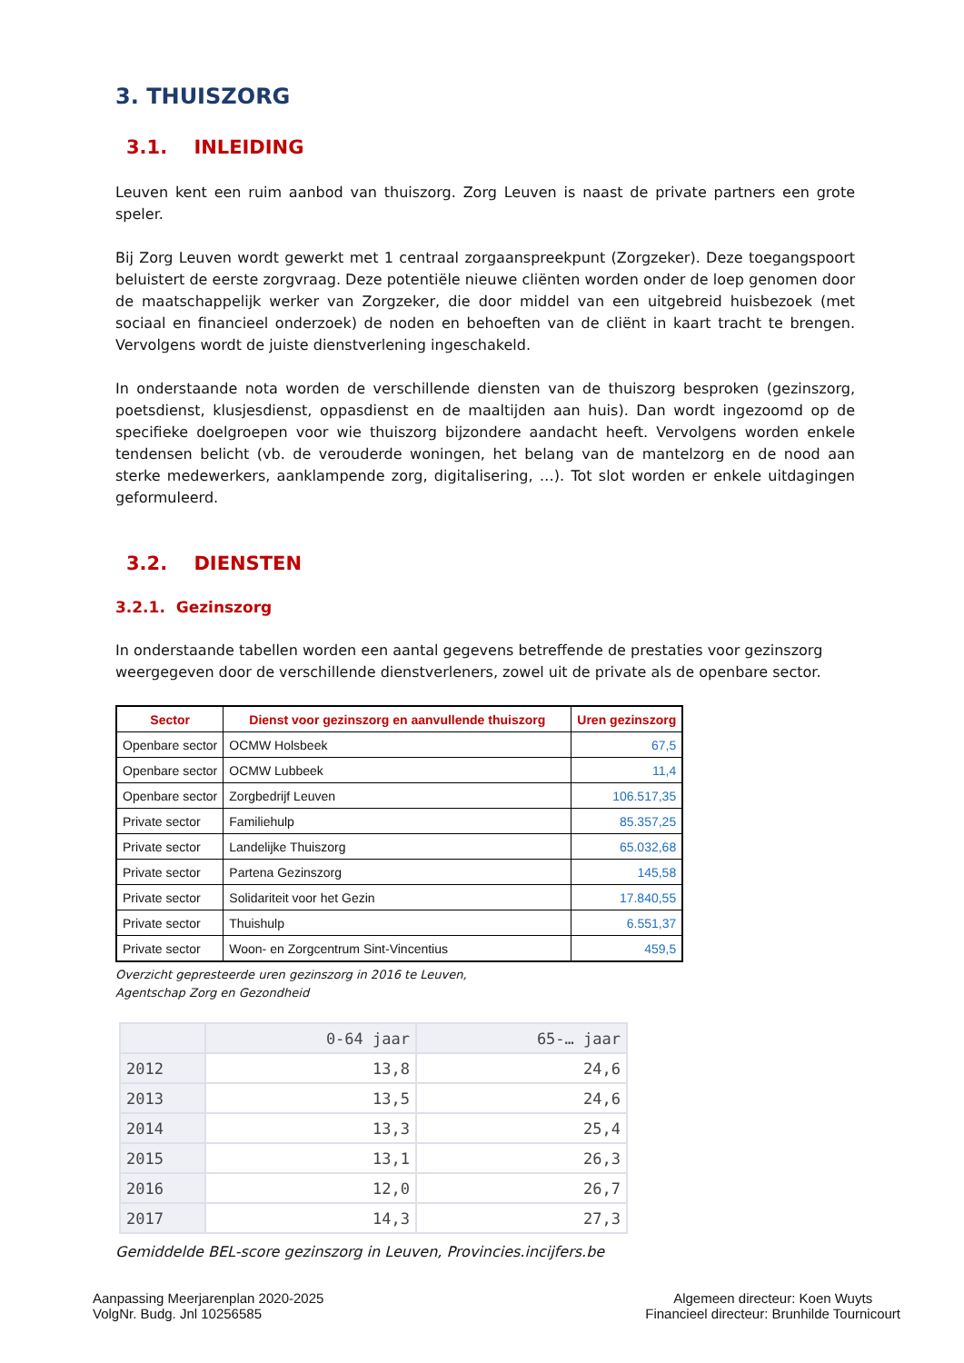3. THUISZORG
3.1. INLEIDING
Leuven kent een ruim aanbod van thuiszorg. Zorg Leuven is naast de private partners een grote speler.
Bij Zorg Leuven wordt gewerkt met 1 centraal zorgaanspreekpunt (Zorgzeker). Deze toegangspoort beluistert de eerste zorgvraag. Deze potentiële nieuwe cliënten worden onder de loep genomen door de maatschappelijk werker van Zorgzeker, die door middel van een uitgebreid huisbezoek (met sociaal en financieel onderzoek) de noden en behoeften van de cliënt in kaart tracht te brengen. Vervolgens wordt de juiste dienstverlening ingeschakeld.
In onderstaande nota worden de verschillende diensten van de thuiszorg besproken (gezinszorg, poetsdienst, klusjesdienst, oppasdienst en de maaltijden aan huis). Dan wordt ingezoomd op de specifieke doelgroepen voor wie thuiszorg bijzondere aandacht heeft. Vervolgens worden enkele tendensen belicht (vb. de verouderde woningen, het belang van de mantelzorg en de nood aan sterke medewerkers, aanklampende zorg, digitalisering, …). Tot slot worden er enkele uitdagingen geformuleerd.
3.2. DIENSTEN
3.2.1. Gezinszorg
In onderstaande tabellen worden een aantal gegevens betreffende de prestaties voor gezinszorg weergegeven door de verschillende dienstverleners, zowel uit de private als de openbare sector.
| Sector | Dienst voor gezinszorg en aanvullende thuiszorg | Uren gezinszorg |
| --- | --- | --- |
| Openbare sector | OCMW Holsbeek | 67,5 |
| Openbare sector | OCMW Lubbeek | 11,4 |
| Openbare sector | Zorgbedrijf Leuven | 106.517,35 |
| Private sector | Familiehulp | 85.357,25 |
| Private sector | Landelijke Thuiszorg | 65.032,68 |
| Private sector | Partena Gezinszorg | 145,58 |
| Private sector | Solidariteit voor het Gezin | 17.840,55 |
| Private sector | Thuishulp | 6.551,37 |
| Private sector | Woon- en Zorgcentrum Sint-Vincentius | 459,5 |
Overzicht gepresteerde uren gezinszorg in 2016 te Leuven,
Agentschap Zorg en Gezondheid
| | 0-64 jaar | 65-… jaar |
| 2012 | 13,8 | 24,6 |
| 2013 | 13,5 | 24,6 |
| 2014 | 13,3 | 25,4 |
| 2015 | 13,1 | 26,3 |
| 2016 | 12,0 | 26,7 |
| 2017 | 14,3 | 27,3 |
Gemiddelde BEL-score gezinszorg in Leuven, Provincies.incijfers.be
Aanpassing Meerjarenplan 2020-2025
VolgNr. Budg. Jnl 10256585
Algemeen directeur: Koen Wuyts
Financieel directeur: Brunhilde Tournicourt